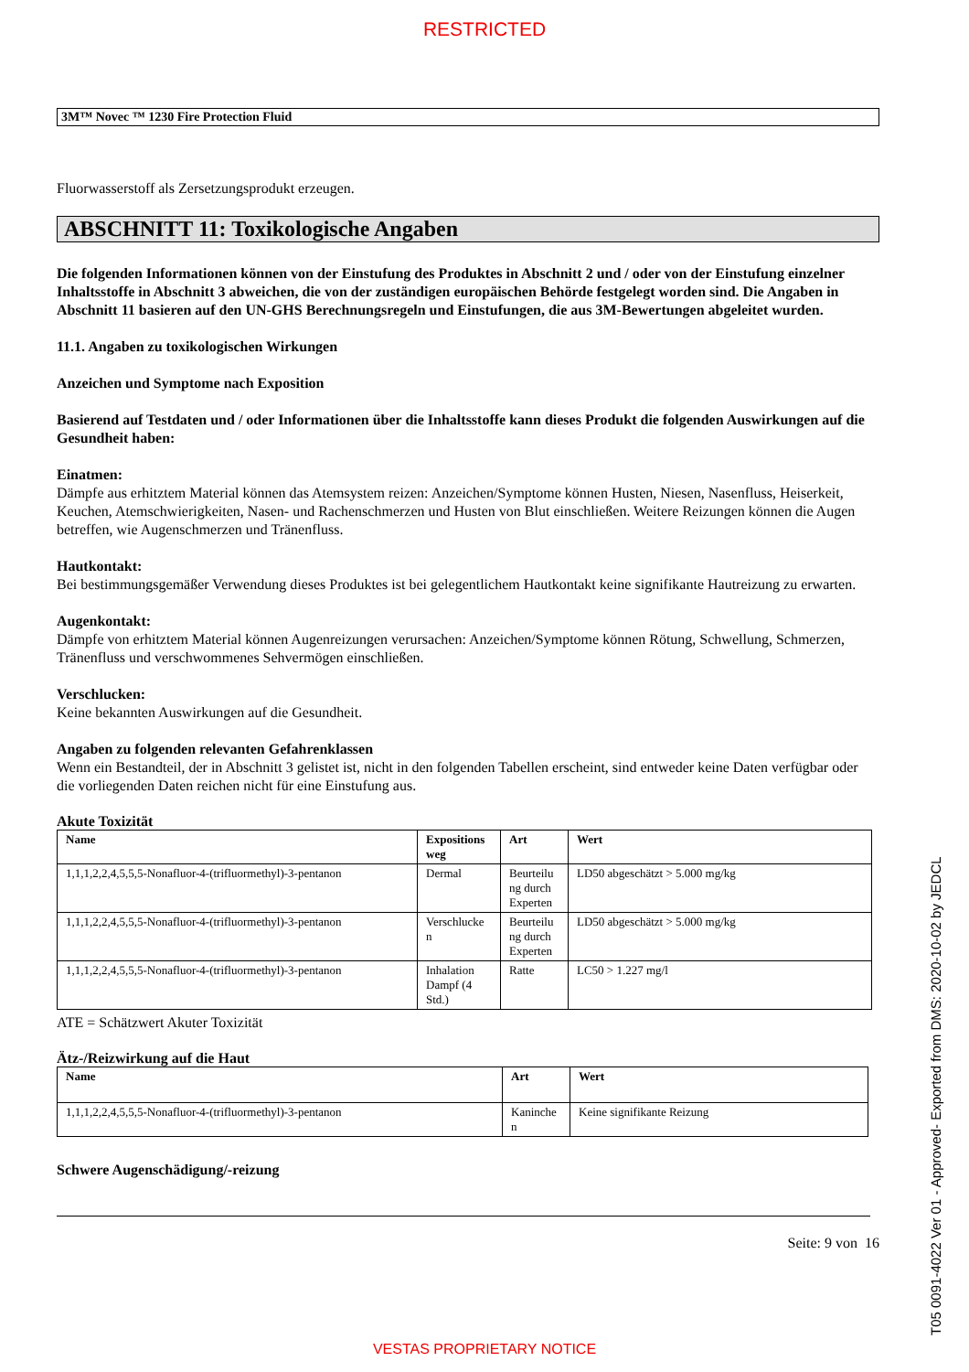RESTRICTED
3M™ Novec ™ 1230 Fire Protection Fluid
Fluorwasserstoff als Zersetzungsprodukt erzeugen.
ABSCHNITT 11: Toxikologische Angaben
Die folgenden Informationen können von der Einstufung des Produktes in Abschnitt 2 und / oder von der Einstufung einzelner Inhaltsstoffe in Abschnitt 3 abweichen, die von der zuständigen europäischen Behörde festgelegt worden sind. Die Angaben in Abschnitt 11 basieren auf den UN-GHS Berechnungsregeln und Einstufungen, die aus 3M-Bewertungen abgeleitet wurden.
11.1. Angaben zu toxikologischen Wirkungen
Anzeichen und Symptome nach Exposition
Basierend auf Testdaten und / oder Informationen über die Inhaltsstoffe kann dieses Produkt die folgenden Auswirkungen auf die Gesundheit haben:
Einatmen:
Dämpfe aus erhitztem Material können das Atemsystem reizen: Anzeichen/Symptome können Husten, Niesen, Nasenfluss, Heiserkeit, Keuchen, Atemschwierigkeiten, Nasen- und Rachenschmerzen und Husten von Blut einschließen. Weitere Reizungen können die Augen betreffen, wie Augenschmerzen und Tränenfluss.
Hautkontakt:
Bei bestimmungsgemäßer Verwendung dieses Produktes ist bei gelegentlichem Hautkontakt keine signifikante Hautreizung zu erwarten.
Augenkontakt:
Dämpfe von erhitztem Material können Augenreizungen verursachen: Anzeichen/Symptome können Rötung, Schwellung, Schmerzen, Tränenfluss und verschwommenes Sehvermögen einschließen.
Verschlucken:
Keine bekannten Auswirkungen auf die Gesundheit.
Angaben zu folgenden relevanten Gefahrenklassen
Wenn ein Bestandteil, der in Abschnitt 3 gelistet ist, nicht in den folgenden Tabellen erscheint, sind entweder keine Daten verfügbar oder die vorliegenden Daten reichen nicht für eine Einstufung aus.
Akute Toxizität
| Name | Expositions weg | Art | Wert |
| --- | --- | --- | --- |
| 1,1,1,2,2,4,5,5,5-Nonafluor-4-(trifluormethyl)-3-pentanon | Dermal | Beurteilu ng durch Experten | LD50 abgeschätzt > 5.000 mg/kg |
| 1,1,1,2,2,4,5,5,5-Nonafluor-4-(trifluormethyl)-3-pentanon | Verschlucke n | Beurteilu ng durch Experten | LD50 abgeschätzt > 5.000 mg/kg |
| 1,1,1,2,2,4,5,5,5-Nonafluor-4-(trifluormethyl)-3-pentanon | Inhalation Dampf (4 Std.) | Ratte | LC50 > 1.227 mg/l |
ATE = Schätzwert Akuter Toxizität
Ätz-/Reizwirkung auf die Haut
| Name | Art | Wert |
| --- | --- | --- |
| 1,1,1,2,2,4,5,5,5-Nonafluor-4-(trifluormethyl)-3-pentanon | Kaninche n | Keine signifikante Reizung |
Schwere Augenschädigung/-reizung
Seite: 9 von 16
VESTAS PROPRIETARY NOTICE T05 0091-4022 Ver 01 - Approved- Exported from DMS: 2020-10-02 by JEDCL